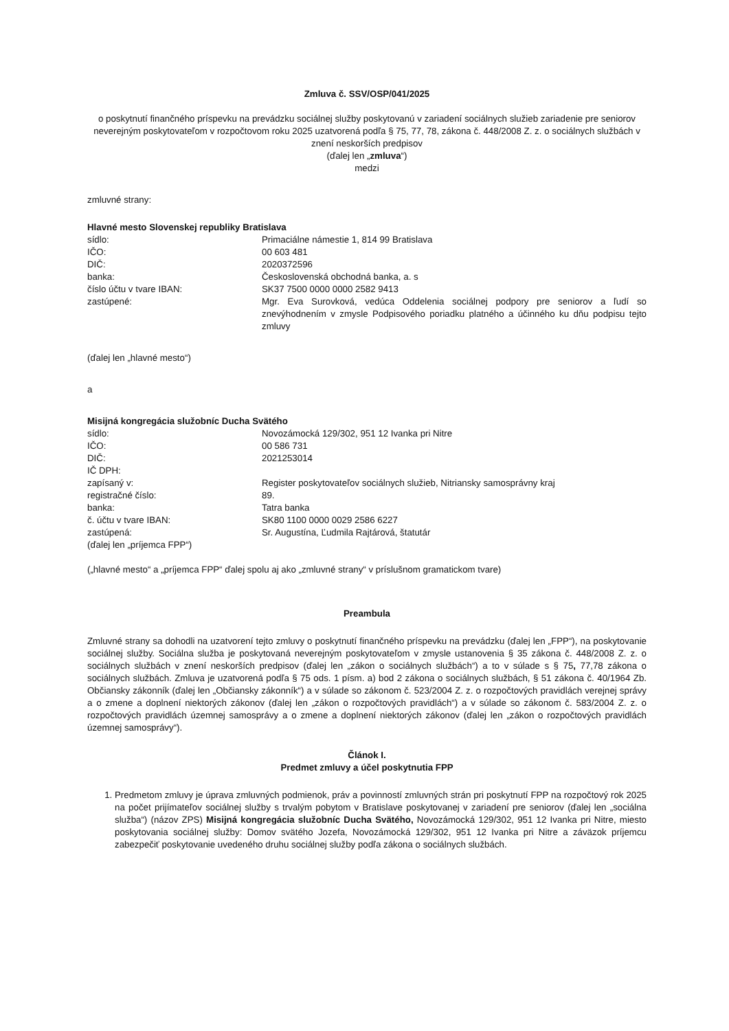Zmluva č. SSV/OSP/041/2025
o poskytnutí finančného príspevku na prevádzku sociálnej služby poskytovanú v zariadení sociálnych služieb zariadenie pre seniorov neverejným poskytovateľom v rozpočtovom roku 2025 uzatvorená podľa § 75, 77, 78, zákona č. 448/2008 Z. z. o sociálnych službách v znení neskorších predpisov
(ďalej len „zmluva“)
medzi
zmluvné strany:
Hlavné mesto Slovenskej republiky Bratislava
| sídlo: | Primaciálne námestie 1, 814 99 Bratislava |
| IČO: | 00 603 481 |
| DIČ: | 2020372596 |
| banka: | Československá obchodná banka, a. s |
| číslo účtu v tvare IBAN: | SK37 7500 0000 0000 2582 9413 |
| zastúpené: | Mgr. Eva Surovková, vedúca Oddelenia sociálnej podpory pre seniorov a ľudí so znevýhodnením v zmysle Podpisového poriadku platného a účinného ku dňu podpisu tejto zmluvy |
(ďalej len „hlavné mesto“)
a
Misijná kongregácia služobníc Ducha Svätého
| sídlo: | Novozámocká 129/302, 951 12 Ivanka pri Nitre |
| IČO: | 00 586 731 |
| DIČ: | 2021253014 |
| IČ DPH: | |
| zapísaný v: | Register poskytovateľov sociálnych služieb, Nitriansky samosprávny kraj |
| registračné číslo: | 89. |
| banka: | Tatra banka |
| č. účtu v tvare IBAN: | SK80 1100 0000 0029 2586 6227 |
| zastúpená: | Sr. Augustína, Ľudmila Rajtárová, štatutár |
| (ďalej len „príjemca FPP“) | |
(„hlavné mesto“ a „príjemca FPP“ ďalej spolu aj ako „zmluvné strany“ v príslušnom gramatickom tvare)
Preambula
Zmluvné strany sa dohodli na uzatvorení tejto zmluvy o poskytnutí finančného príspevku na prevádzku (ďalej len „FPP“), na poskytovanie sociálnej služby. Sociálna služba je poskytovaná neverejným poskytovateľom v zmysle ustanovenia § 35 zákona č. 448/2008 Z. z. o sociálnych službách v znení neskorších predpisov (ďalej len „zákon o sociálnych službách“) a to v súlade s § 75, 77,78 zákona o sociálnych službách. Zmluva je uzatvorená podľa § 75 ods. 1 písm. a) bod 2 zákona o sociálnych službách, § 51 zákona č. 40/1964 Zb. Občiansky zákonník (ďalej len „Občiansky zákonník“) a v súlade so zákonom č. 523/2004 Z. z. o rozpočtových pravidlách verejnej správy a o zmene a doplnení niektorých zákonov (ďalej len „zákon o rozpočtových pravidlách“) a v súlade so zákonom č. 583/2004 Z. z. o rozpočtových pravidlách územnej samosprávy a o zmene a doplnení niektorých zákonov (ďalej len „zákon o rozpočtových pravidlách územnej samosprávy“).
Článok I.
Predmet zmluvy a účel poskytnutia FPP
1. Predmetom zmluvy je úprava zmluvných podmienok, práv a povinností zmluvných strán pri poskytnutí FPP na rozpočtový rok 2025 na počet prijímateľov sociálnej služby s trvalým pobytom v Bratislave poskytovanej v zariadení pre seniorov (ďalej len „sociálna služba“) (názov ZPS) Misijná kongregácia služobníc Ducha Svätého, Novozámocká 129/302, 951 12 Ivanka pri Nitre, miesto poskytovania sociálnej služby: Domov svätého Jozefa, Novozámocká 129/302, 951 12 Ivanka pri Nitre a záväzok príjemcu zabezpečiť poskytovanie uvedeného druhu sociálnej služby podľa zákona o sociálnych službách.